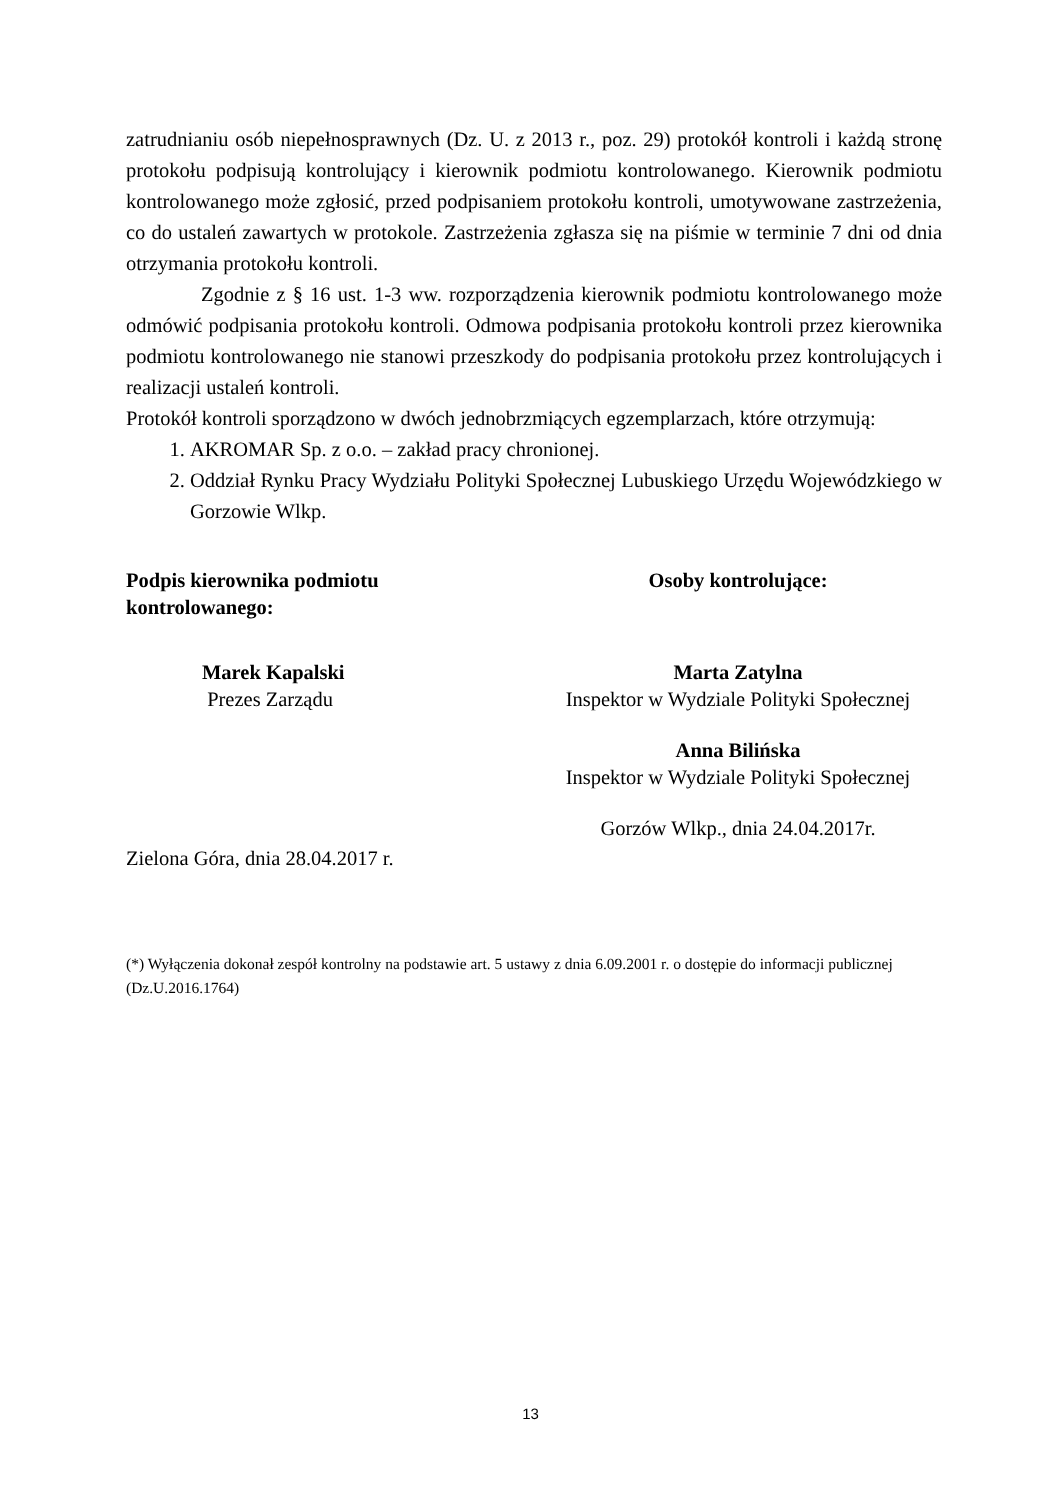zatrudnianiu osób niepełnosprawnych (Dz. U. z 2013 r., poz. 29) protokół kontroli i każdą stronę protokołu podpisują kontrolujący i kierownik podmiotu kontrolowanego. Kierownik podmiotu kontrolowanego może zgłosić, przed podpisaniem protokołu kontroli, umotywowane zastrzeżenia, co do ustaleń zawartych w protokole. Zastrzeżenia zgłasza się na piśmie w terminie 7 dni od dnia otrzymania protokołu kontroli.
Zgodnie z § 16 ust. 1-3 ww. rozporządzenia kierownik podmiotu kontrolowanego może odmówić podpisania protokołu kontroli. Odmowa podpisania protokołu kontroli przez kierownika podmiotu kontrolowanego nie stanowi przeszkody do podpisania protokołu przez kontrolujących i realizacji ustaleń kontroli.
Protokół kontroli sporządzono w dwóch jednobrzmiących egzemplarzach, które otrzymują:
1. AKROMAR Sp. z o.o. – zakład pracy chronionej.
2. Oddział Rynku Pracy Wydziału Polityki Społecznej Lubuskiego Urzędu Wojewódzkiego w Gorzowie Wlkp.
Podpis kierownika podmiotu
kontrolowanego:
Marek Kapalski
Prezes Zarządu
Zielona Góra, dnia 28.04.2017 r.
Osoby kontrolujące:
Marta Zatylna
Inspektor w Wydziale Polityki Społecznej
Anna Bilińska
Inspektor w Wydziale Polityki Społecznej
Gorzów Wlkp., dnia 24.04.2017r.
(*) Wyłączenia dokonał zespół kontrolny na podstawie art. 5 ustawy z dnia 6.09.2001 r. o dostępie do informacji publicznej (Dz.U.2016.1764)
13